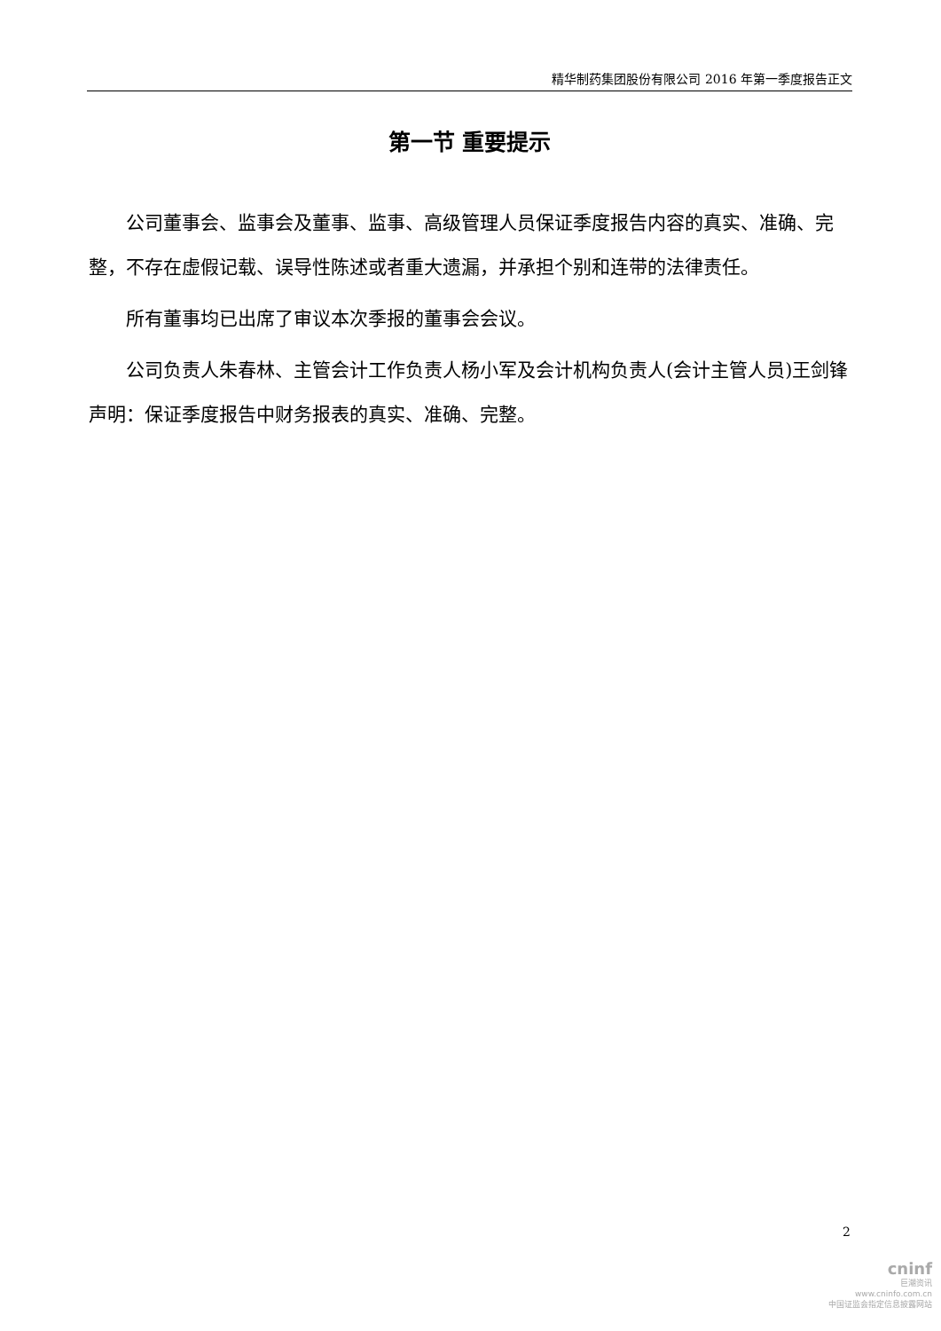精华制药集团股份有限公司 2016 年第一季度报告正文
第一节 重要提示
公司董事会、监事会及董事、监事、高级管理人员保证季度报告内容的真实、准确、完整，不存在虚假记载、误导性陈述或者重大遗漏，并承担个别和连带的法律责任。
所有董事均已出席了审议本次季报的董事会会议。
公司负责人朱春林、主管会计工作负责人杨小军及会计机构负责人(会计主管人员)王剑锋声明：保证季度报告中财务报表的真实、准确、完整。
2
cninf
巨潮资讯
www.cninfo.com.cn
中国证监会指定信息披露网站